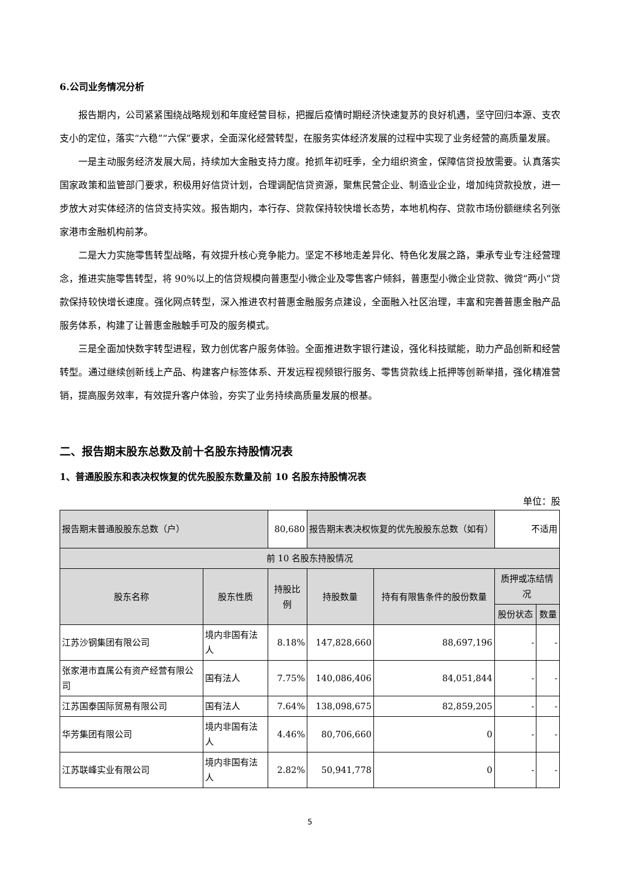6.公司业务情况分析
报告期内，公司紧紧围绕战略规划和年度经营目标，把握后疫情时期经济快速复苏的良好机遇，坚守回归本源、支农支小的定位，落实“六稳”“六保”要求，全面深化经营转型，在服务实体经济发展的过程中实现了业务经营的高质量发展。
一是主动服务经济发展大局，持续加大金融支持力度。抢抓年初旺季，全力组织资金，保障信贷投放需要。认真落实国家政策和监管部门要求，积极用好信贷计划，合理调配信贷资源，聚焦民营企业、制造业企业，增加纯贷款投放，进一步放大对实体经济的信贷支持实效。报告期内，本行存、贷款保持较快增长态势，本地机构存、贷款市场份额继续名列张家港市金融机构前茅。
二是大力实施零售转型战略，有效提升核心竞争能力。坚定不移地走差异化、特色化发展之路，秉承专业专注经营理念，推进实施零售转型，将 90%以上的信贷规模向普惠型小微企业及零售客户倾斜，普惠型小微企业贷款、微贷“两小”贷款保持较快增长速度。强化网点转型，深入推进农村普惠金融服务点建设，全面融入社区治理，丰富和完善普惠金融产品服务体系，构建了让普惠金融触手可及的服务模式。
三是全面加快数字转型进程，致力创优客户服务体验。全面推进数字银行建设，强化科技赋能，助力产品创新和经营转型。通过继续创新线上产品、构建客户标签体系、开发远程视频银行服务、零售贷款线上抵押等创新举措，强化精准营销，提高服务效率，有效提升客户体验，夯实了业务持续高质量发展的根基。
二、报告期末股东总数及前十名股东持股情况表
1、普通股股东和表决权恢复的优先股股东数量及前 10 名股东持股情况表
单位：股
| 报告期末普通股股东总数（户） | | 80,680 | 报告期末表决权恢复的优先股股东总数（如有） | | 不适用 | |
| 前 10 名股东持股情况 | | | | | | |
| 股东名称 | 股东性质 | 持股比例 | 持股数量 | 持有有限售条件的股份数量 | 质押或冻结情况 | |
| | | | | | 股份状态 | 数量 |
| 江苏沙钢集团有限公司 | 境内非国有法人 | 8.18% | 147,828,660 | 88,697,196 | - | - |
| 张家港市直属公有资产经营有限公司 | 国有法人 | 7.75% | 140,086,406 | 84,051,844 | - | - |
| 江苏国泰国际贸易有限公司 | 国有法人 | 7.64% | 138,098,675 | 82,859,205 | - | - |
| 华芳集团有限公司 | 境内非国有法人 | 4.46% | 80,706,660 | 0 | - | - |
| 江苏联峰实业有限公司 | 境内非国有法人 | 2.82% | 50,941,778 | 0 | - | - |
5